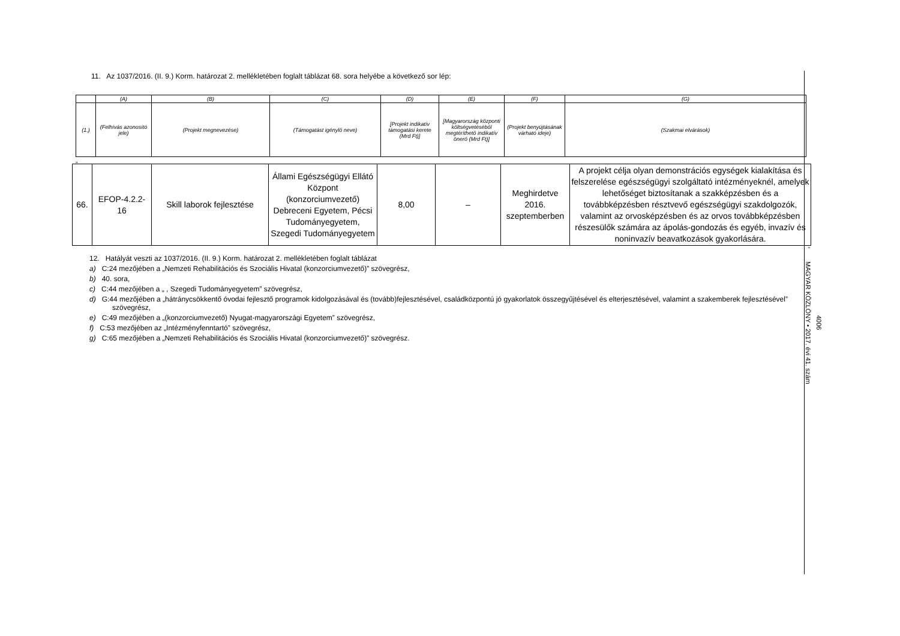11. Az 1037/2016. (II. 9.) Korm. határozat 2. mellékletében foglalt táblázat 68. sora helyébe a következő sor lép:
| | (A) | (B) | (C) | (D) | (E) | (F) | (G) |
| (1.) | (Felhívás azonosító jele) | (Projekt megnevezése) | (Támogatást igénylő neve) | [Projekt indikatív támogatási kerete (Mrd Ft)] | [Magyarország központi költségvetéséből megtéríthető indikatív önerő (Mrd Ft)] | (Projekt benyújtásának várható ideje) | (Szakmai elvárások) |
„
| 66. | EFOP-4.2.2-16 | Skill laborok fejlesztése | Állami Egészségügyi Ellátó Központ (konzorciumvezető) Debreceni Egyetem, Pécsi Tudományegyetem, Szegedi Tudományegyetem | 8,00 | – | Meghirdetve 2016. szeptemberben | A projekt célja olyan demonstrációs egységek kialakítása és felszerelése egészségügyi szolgáltató intézményeknél, amelyek lehetőséget biztosítanak a szakképzésben és a továbbképzésben résztvevő egészségügyi szakdolgozók, valamint az orvosképzésben és az orvos továbbképzésben részesülők számára az ápolás-gondozás és egyéb, invazív és noninvazív beavatkozások gyakorlására. |
”
12. Hatályát veszti az 1037/2016. (II. 9.) Korm. határozat 2. mellékletében foglalt táblázat
a) C:24 mezőjében a „Nemzeti Rehabilitációs és Szociális Hivatal (konzorciumvezető)” szövegrész,
b) 40. sora,
c) C:44 mezőjében a „ , Szegedi Tudományegyetem” szövegrész,
d) G:44 mezőjében a „hátránycsökkentő óvodai fejlesztő programok kidolgozásával és (tovább)fejlesztésével, családközpontú jó gyakorlatok összegyűjtésével és elterjesztésével, valamint a szakemberek fejlesztésével” szövegrész,
e) C:49 mezőjében a „(konzorciumvezető) Nyugat-magyarországi Egyetem” szövegrész,
f) C:53 mezőjében az „Intézményfenntartó” szövegrész,
g) C:65 mezőjében a „Nemzeti Rehabilitációs és Szociális Hivatal (konzorciumvezető)” szövegrész.
4006
MAGYAR KÖZLÖNY • 2017. évi 41. szám